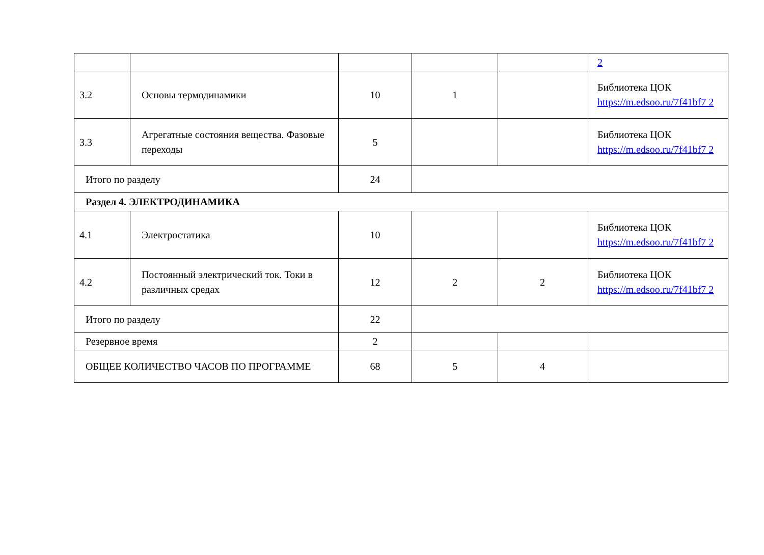| | | | | | 2 |
| 3.2 | Основы термодинамики | 10 | 1 | | Библиотека ЦОК https://m.edsoo.ru/7f41bf7 2 |
| 3.3 | Агрегатные состояния вещества. Фазовые переходы | 5 | | | Библиотека ЦОК https://m.edsoo.ru/7f41bf7 2 |
| Итого по разделу | | 24 | | | |
| Раздел 4. ЭЛЕКТРОДИНАМИКА | | | | | |
| 4.1 | Электростатика | 10 | | | Библиотека ЦОК https://m.edsoo.ru/7f41bf7 2 |
| 4.2 | Постоянный электрический ток. Токи в различных средах | 12 | 2 | 2 | Библиотека ЦОК https://m.edsoo.ru/7f41bf7 2 |
| Итого по разделу | | 22 | | | |
| Резервное время | | 2 | | | |
| ОБЩЕЕ КОЛИЧЕСТВО ЧАСОВ ПО ПРОГРАММЕ | | 68 | 5 | 4 | |